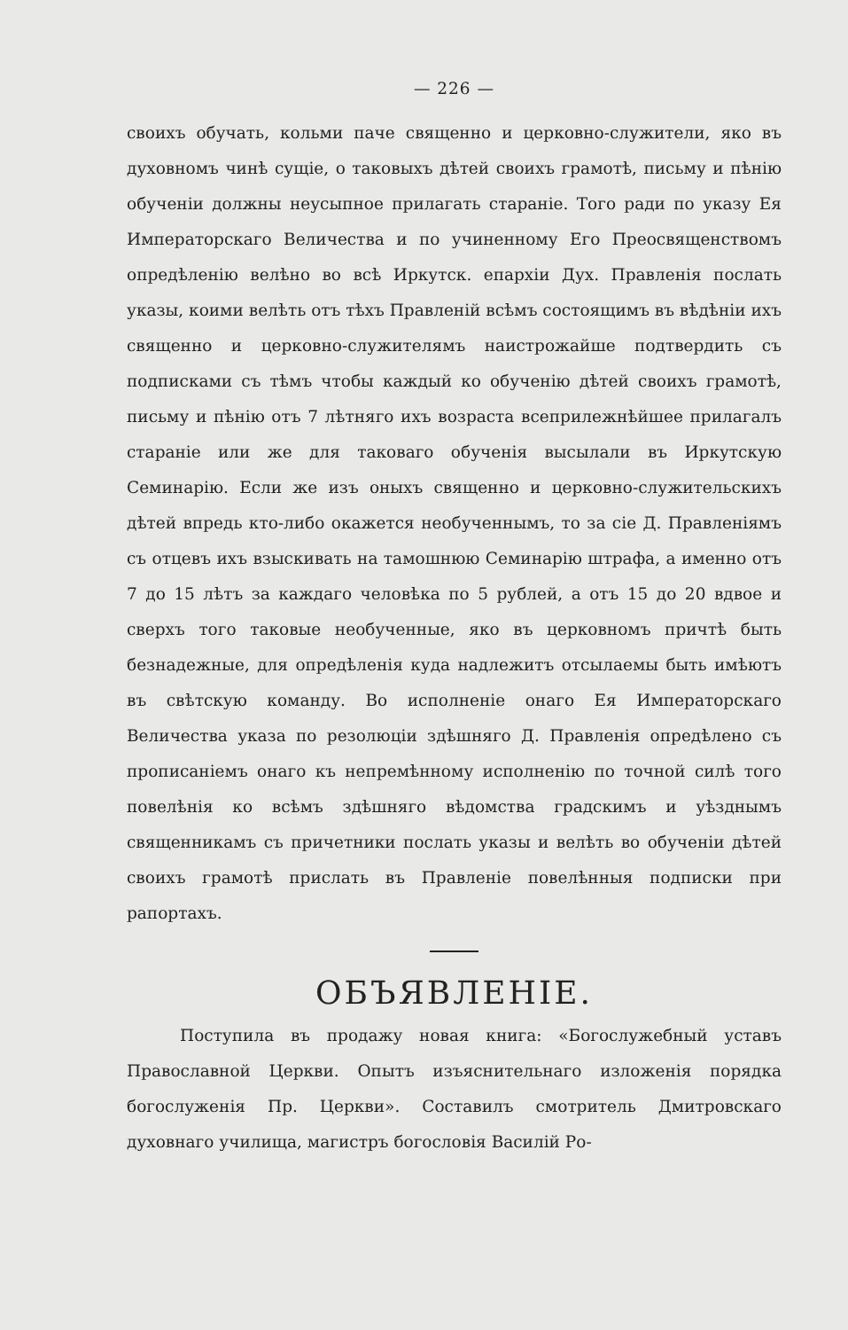— 226 —
своихъ обучать, кольми паче священно и церковно-служители, яко въ духовномъ чинѣ сущіе, о таковыхъ дѣтей своихъ грамотѣ, письму и пѣнію обученіи должны неусыпное прилагать стараніе. Того ради по указу Ея Императорскаго Величества и по учиненному Его Преосвященствомъ опредѣленію велѣно во всѣ Иркутск. епархіи Дух. Правленія послать указы, коими велѣть отъ тѣхъ Правленій всѣмъ состоящимъ въ вѣдѣніи ихъ священно и церковно-служителямъ наистрожайше подтвердить съ подписками съ тѣмъ чтобы каждый ко обученію дѣтей своихъ грамотѣ, письму и пѣнію отъ 7 лѣтняго ихъ возраста всеприлежнѣйшее прилагалъ стараніе или же для таковаго обученія высылали въ Иркутскую Семинарію. Если же изъ оныхъ священно и церковно-служительскихъ дѣтей впредь кто-либо окажется необученнымъ, то за сіе Д. Правленіямъ съ отцевъ ихъ взыскивать на тамошнюю Семинарію штрафа, а именно отъ 7 до 15 лѣтъ за каждаго человѣка по 5 рублей, а отъ 15 до 20 вдвое и сверхъ того таковые необученные, яко въ церковномъ причтѣ быть безнадежные, для опредѣленія куда надлежитъ отсылаемы быть имѣютъ въ свѣтскую команду. Во исполненіе онаго Ея Императорскаго Величества указа по резолюціи здѣшняго Д. Правленія опредѣлено съ прописаніемъ онаго къ непремѣнному исполненію по точной силѣ того повелѣнія ко всѣмъ здѣшняго вѣдомства градскимъ и уѣзднымъ священникамъ съ причетники послать указы и велѣть во обученіи дѣтей своихъ грамотѣ прислать въ Правленіе повелѣнныя подписки при рапортахъ.
ОБЪЯВЛЕНІЕ.
Поступила въ продажу новая книга: «Богослужебный уставъ Православной Церкви. Опытъ изъяснительнаго изложенія порядка богослуженія Пр. Церкви». Составилъ смотритель Дмитровскаго духовнаго училища, магистръ богословія Василій Ро-